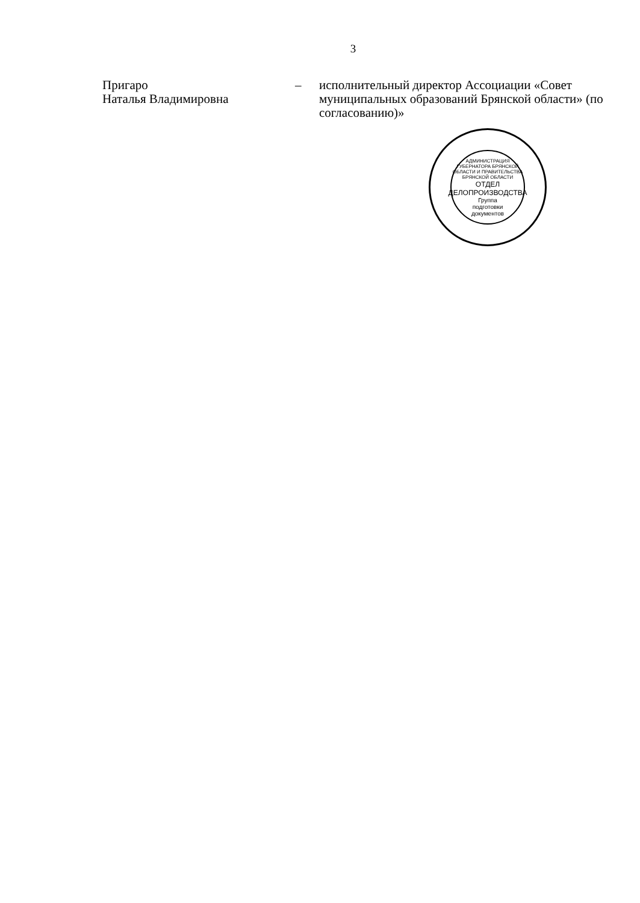3
Пригаро
Наталья Владимировна
– исполнительный директор Ассоциации «Совет муниципальных образований Брянской области» (по согласованию)»
АДМИНИСТРАЦИЯ ГУБЕРНАТОРА БРЯНСКОЙ ОБЛАСТИ И ПРАВИТЕЛЬСТВА БРЯНСКОЙ ОБЛАСТИ
ОТДЕЛ ДЕЛОПРОИЗВОДСТВА
Группа
подготовки
документов